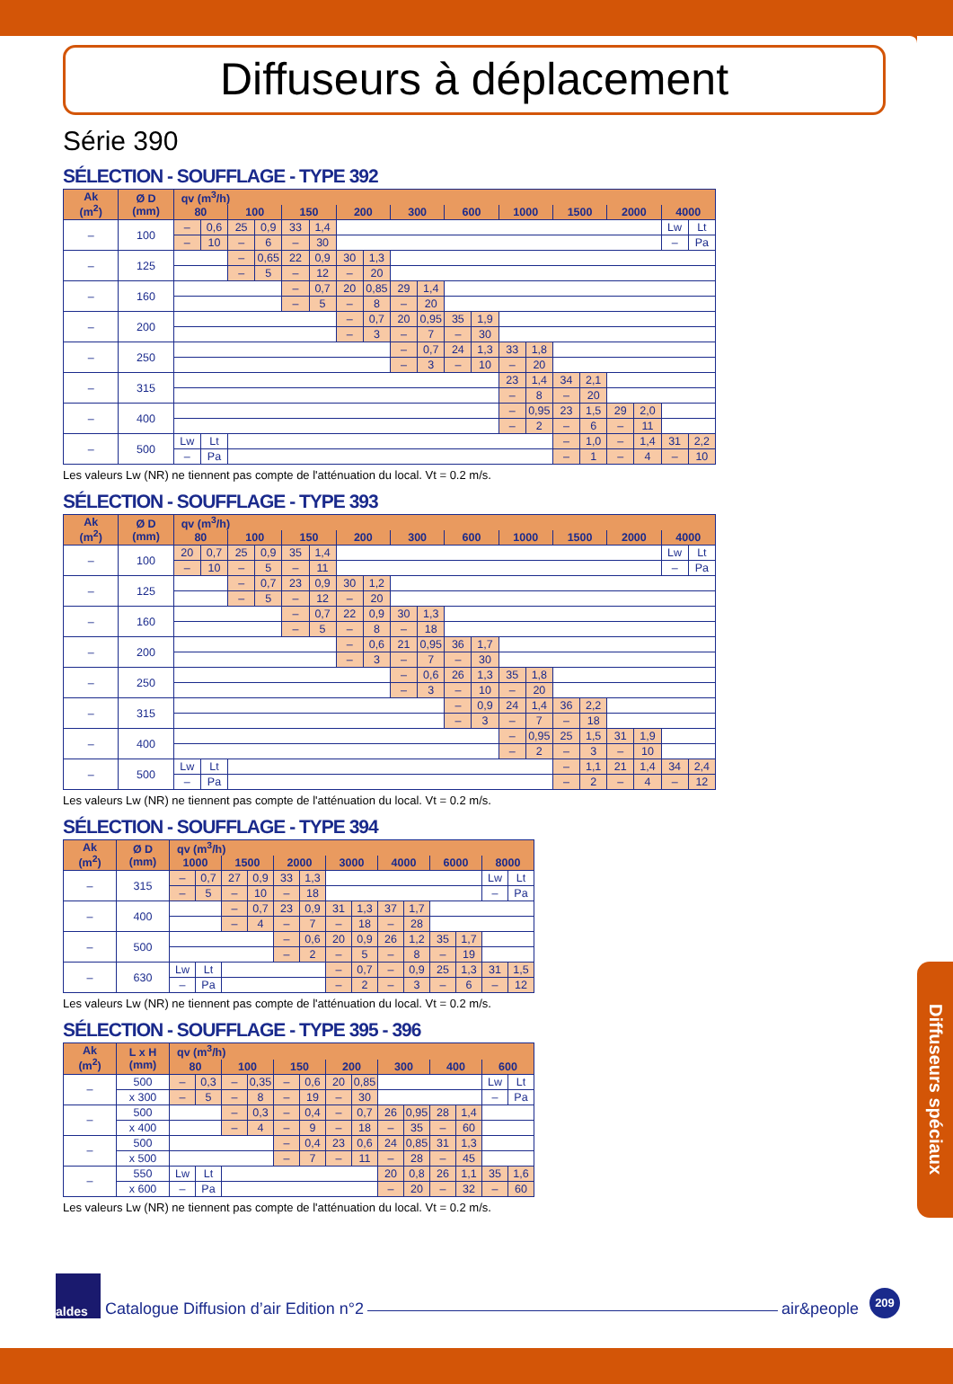Diffuseurs à déplacement
Série 390
SÉLECTION - SOUFFLAGE - TYPE 392
| Ak (m<sup>2</sup>) | Ø D (mm) | qv (m<sup>3</sup>/h) | | | | | | | | | | | | | | | | | | | |
| --- | --- | --- | --- | --- | --- | --- | --- | --- | --- | --- | --- | --- | --- | --- | --- | --- | --- | --- | --- | --- | --- |
| | | 80 | | 100 | | 150 | | 200 | | 300 | | 600 | | 1000 | | 1500 | | 2000 | | 4000 | |
| – | 100 | – | 0,6 | 25 | 0,9 | 33 | 1,4 | | | | | | | | | | | | | Lw | Lt |
| | | – | 10 | – | 6 | – | 30 | | | | | | | | | | | | | – | Pa |
| – | 125 | | | – | 0,65 | 22 | 0,9 | 30 | 1,3 | | | | | | | | | | | | |
| | | | | – | 5 | – | 12 | – | 20 | | | | | | | | | | | | |
| – | 160 | | | | | – | 0,7 | 20 | 0,85 | 29 | 1,4 | | | | | | | | | | |
| | | | | | | – | 5 | – | 8 | – | 20 | | | | | | | | | | |
| – | 200 | | | | | | | – | 0,7 | 20 | 0,95 | 35 | 1,9 | | | | | | | | |
| | | | | | | | | – | 3 | – | 7 | – | 30 | | | | | | | | |
| – | 250 | | | | | | | | | – | 0,7 | 24 | 1,3 | 33 | 1,8 | | | | | | |
| | | | | | | | | | | – | 3 | – | 10 | – | 20 | | | | | | |
| – | 315 | | | | | | | | | | | | | 23 | 1,4 | 34 | 2,1 | | | | |
| | | | | | | | | | | | | | | – | 8 | – | 20 | | | | |
| – | 400 | | | | | | | | | | | | | – | 0,95 | 23 | 1,5 | 29 | 2,0 | | |
| | | | | | | | | | | | | | | – | 2 | – | 6 | – | 11 | | |
| – | 500 | Lw | Lt | | | | | | | | | | | | | – | 1,0 | – | 1,4 | 31 | 2,2 |
| | | – | Pa | | | | | | | | | | | | | – | 1 | – | 4 | – | 10 |
Les valeurs Lw (NR) ne tiennent pas compte de l'atténuation du local. Vt = 0.2 m/s.
SÉLECTION - SOUFFLAGE - TYPE 393
| Ak (m<sup>2</sup>) | Ø D (mm) | qv (m<sup>3</sup>/h) | | | | | | | | | | | | | | | | | | | |
| --- | --- | --- | --- | --- | --- | --- | --- | --- | --- | --- | --- | --- | --- | --- | --- | --- | --- | --- | --- | --- | --- |
| | | 80 | | 100 | | 150 | | 200 | | 300 | | 600 | | 1000 | | 1500 | | 2000 | | 4000 | |
| – | 100 | 20 | 0,7 | 25 | 0,9 | 35 | 1,4 | | | | | | | | | | | | | Lw | Lt |
| | | – | 10 | – | 5 | – | 11 | | | | | | | | | | | | | – | Pa |
| – | 125 | | | – | 0,7 | 23 | 0,9 | 30 | 1,2 | | | | | | | | | | | | |
| | | | | – | 5 | – | 12 | – | 20 | | | | | | | | | | | | |
| – | 160 | | | | | – | 0,7 | 22 | 0,9 | 30 | 1,3 | | | | | | | | | | |
| | | | | | | – | 5 | – | 8 | – | 18 | | | | | | | | | | |
| – | 200 | | | | | | | – | 0,6 | 21 | 0,95 | 36 | 1,7 | | | | | | | | |
| | | | | | | | | – | 3 | – | 7 | – | 30 | | | | | | | | |
| – | 250 | | | | | | | | | – | 0,6 | 26 | 1,3 | 35 | 1,8 | | | | | | |
| | | | | | | | | | | – | 3 | – | 10 | – | 20 | | | | | | |
| – | 315 | | | | | | | | | | | – | 0,9 | 24 | 1,4 | 36 | 2,2 | | | | |
| | | | | | | | | | | | | – | 3 | – | 7 | – | 18 | | | | |
| – | 400 | | | | | | | | | | | | | – | 0,95 | 25 | 1,5 | 31 | 1,9 | | |
| | | | | | | | | | | | | | | – | 2 | – | 3 | – | 10 | | |
| – | 500 | Lw | Lt | | | | | | | | | | | | | – | 1,1 | 21 | 1,4 | 34 | 2,4 |
| | | – | Pa | | | | | | | | | | | | | – | 2 | – | 4 | – | 12 |
Les valeurs Lw (NR) ne tiennent pas compte de l'atténuation du local. Vt = 0.2 m/s.
SÉLECTION - SOUFFLAGE - TYPE 394
| Ak (m<sup>2</sup>) | Ø D (mm) | qv (m<sup>3</sup>/h) | | | | | | | | | | | | | |
| --- | --- | --- | --- | --- | --- | --- | --- | --- | --- | --- | --- | --- | --- | --- | --- |
| | | 1000 | | 1500 | | 2000 | | 3000 | | 4000 | | 6000 | | 8000 | |
| – | 315 | – | 0,7 | 27 | 0,9 | 33 | 1,3 | | | | | | | Lw | Lt |
| | | – | 5 | – | 10 | – | 18 | | | | | | | – | Pa |
| – | 400 | | | – | 0,7 | 23 | 0,9 | 31 | 1,3 | 37 | 1,7 | | | | |
| | | | | – | 4 | – | 7 | – | 18 | – | 28 | | | | |
| – | 500 | | | | | – | 0,6 | 20 | 0,9 | 26 | 1,2 | 35 | 1,7 | | |
| | | | | | | – | 2 | – | 5 | – | 8 | – | 19 | | |
| – | 630 | Lw | Lt | | | | | – | 0,7 | – | 0,9 | 25 | 1,3 | 31 | 1,5 |
| | | – | Pa | | | | | – | 2 | – | 3 | – | 6 | – | 12 |
Les valeurs Lw (NR) ne tiennent pas compte de l'atténuation du local. Vt = 0.2 m/s.
SÉLECTION - SOUFFLAGE - TYPE 395 - 396
| Ak (m<sup>2</sup>) | L x H (mm) | qv (m<sup>3</sup>/h) | | | | | | | | | | | | | |
| --- | --- | --- | --- | --- | --- | --- | --- | --- | --- | --- | --- | --- | --- | --- | --- |
| | | 80 | | 100 | | 150 | | 200 | | 300 | | 400 | | 600 | |
| – | 500 | – | 0,3 | – | 0,35 | – | 0,6 | 20 | 0,85 | | | | | Lw | Lt |
| | x 300 | – | 5 | – | 8 | – | 19 | – | 30 | | | | | – | Pa |
| – | 500 | | | – | 0,3 | – | 0,4 | – | 0,7 | 26 | 0,95 | 28 | 1,4 | | |
| | x 400 | | | – | 4 | – | 9 | – | 18 | – | 35 | – | 60 | | |
| – | 500 | | | | | – | 0,4 | 23 | 0,6 | 24 | 0,85 | 31 | 1,3 | | |
| | x 500 | | | | | – | 7 | – | 11 | – | 28 | – | 45 | | |
| – | 550 | Lw | Lt | | | | | | | 20 | 0,8 | 26 | 1,1 | 35 | 1,6 |
| | x 600 | – | Pa | | | | | | | – | 20 | – | 32 | – | 60 |
Les valeurs Lw (NR) ne tiennent pas compte de l'atténuation du local. Vt = 0.2 m/s.
Diffuseurs spéciaux
aldes
Catalogue Diffusion d’air Edition n°2
air&people
209